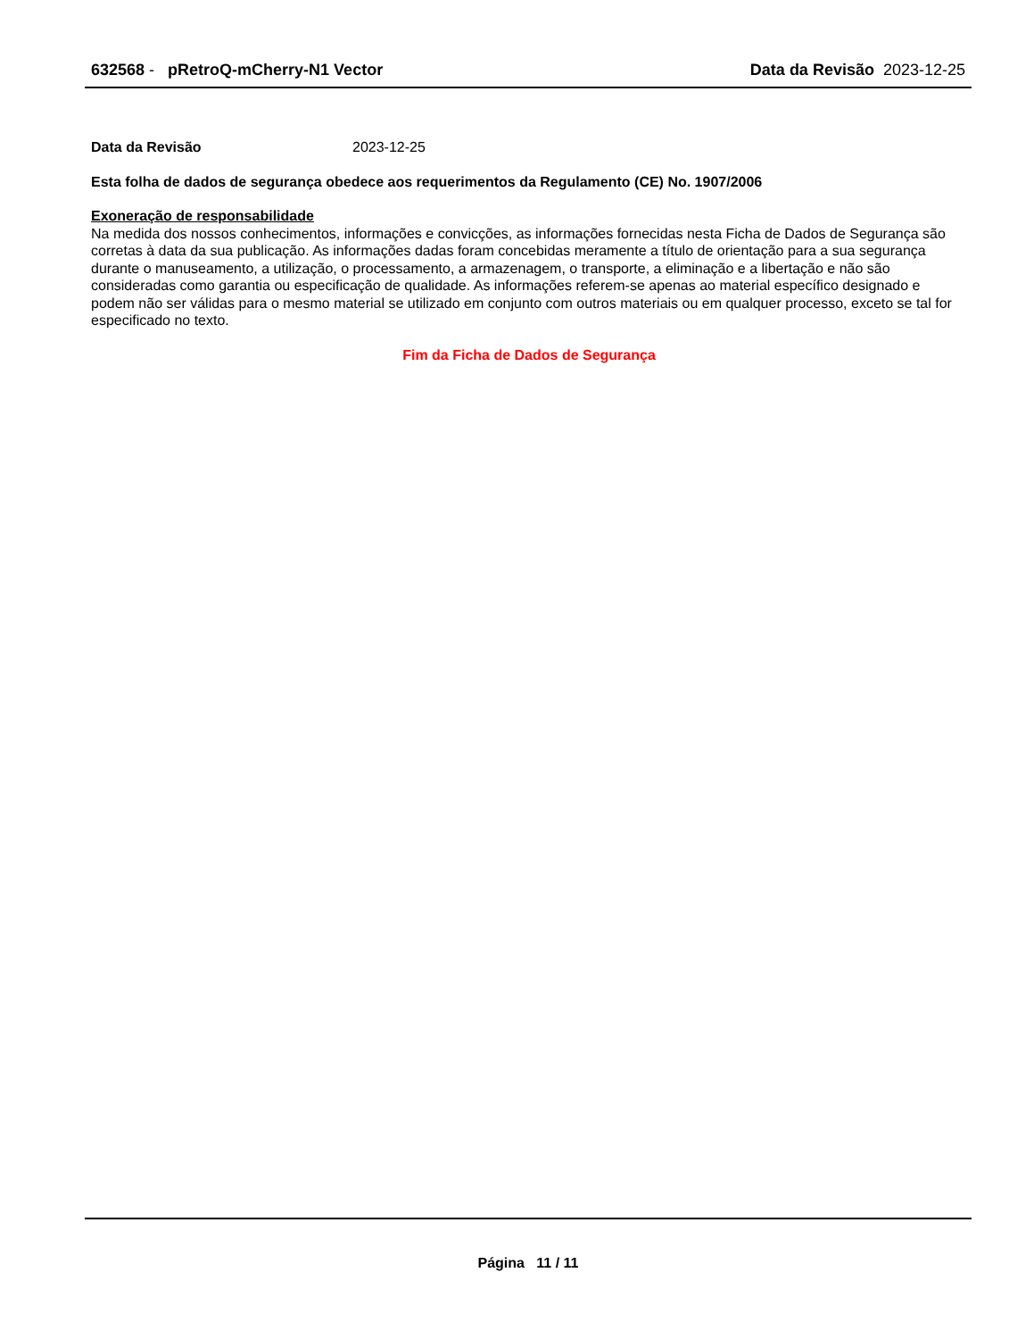632568 - pRetroQ-mCherry-N1 Vector
Data da Revisão 2023-12-25
Data da Revisão 2023-12-25
Esta folha de dados de segurança obedece aos requerimentos da Regulamento (CE) No. 1907/2006
Exoneração de responsabilidade
Na medida dos nossos conhecimentos, informações e convicções, as informações fornecidas nesta Ficha de Dados de Segurança são corretas à data da sua publicação. As informações dadas foram concebidas meramente a título de orientação para a sua segurança durante o manuseamento, a utilização, o processamento, a armazenagem, o transporte, a eliminação e a libertação e não são consideradas como garantia ou especificação de qualidade. As informações referem-se apenas ao material específico designado e podem não ser válidas para o mesmo material se utilizado em conjunto com outros materiais ou em qualquer processo, exceto se tal for especificado no texto.
Fim da Ficha de Dados de Segurança
Página 11 / 11